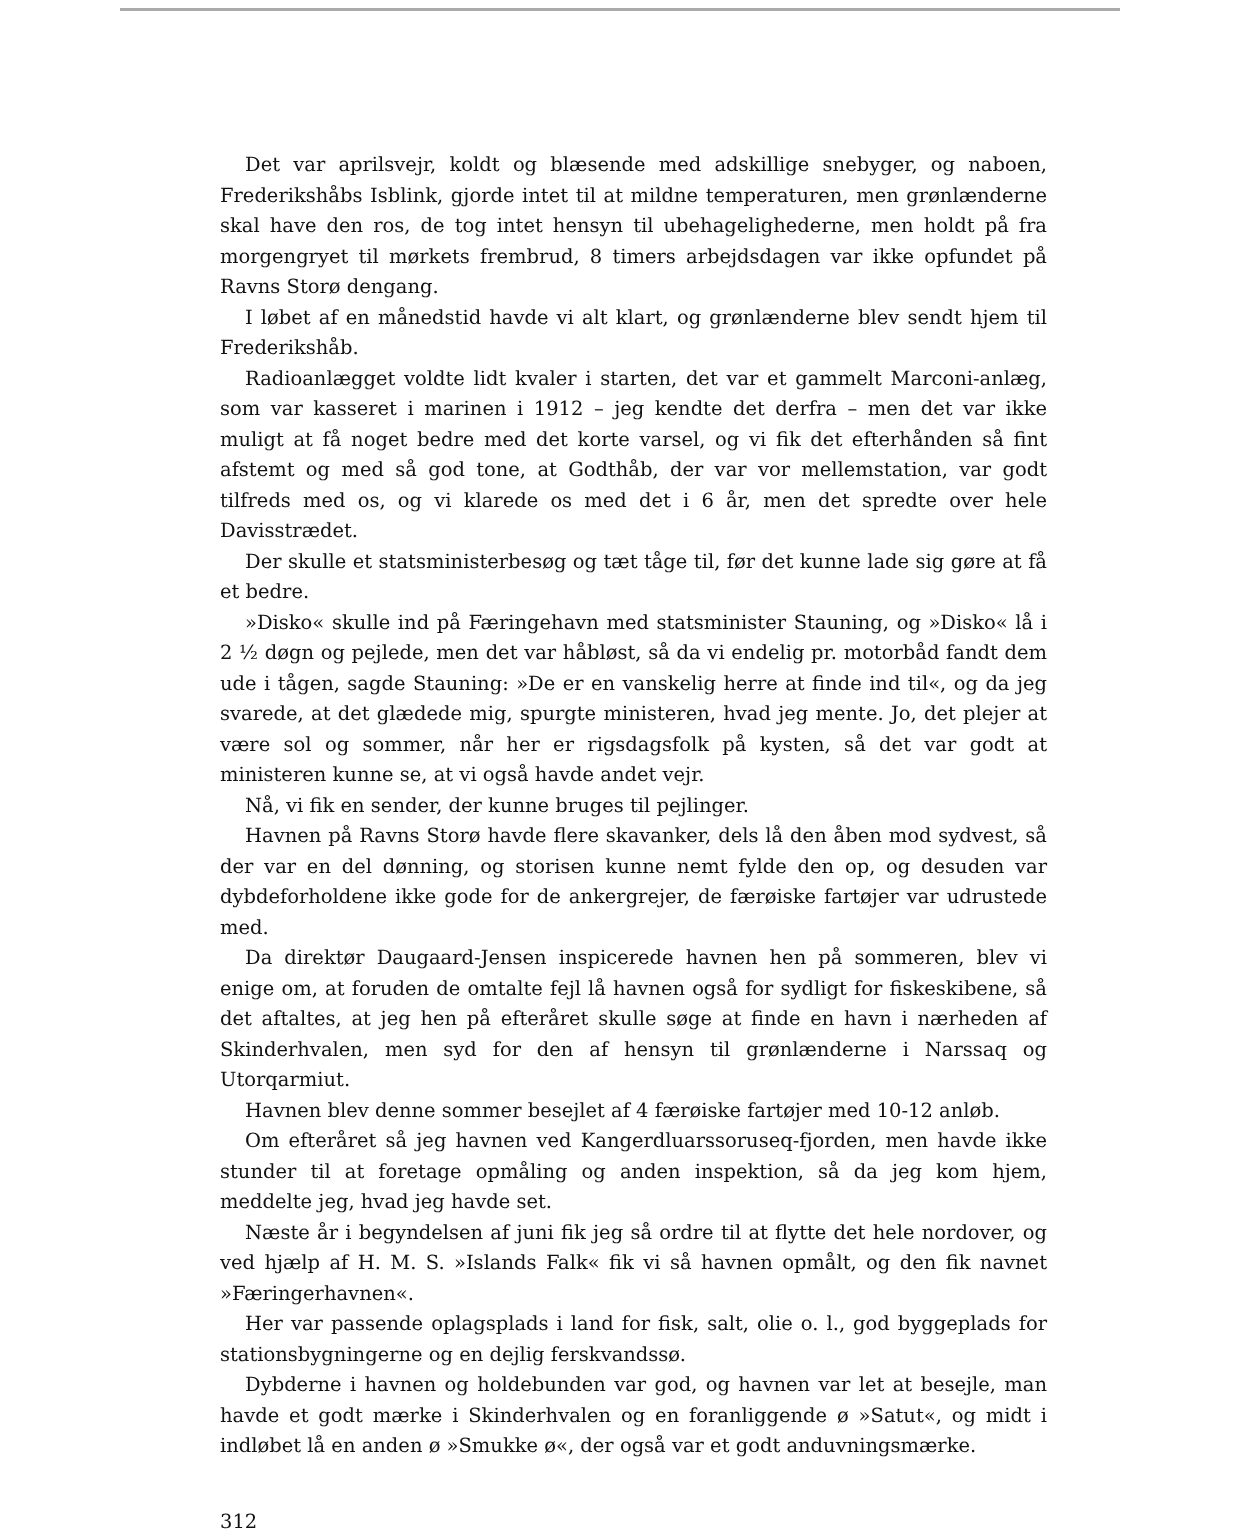Det var aprilsvejr, koldt og blæsende med adskillige snebyger, og naboen, Frederikshåbs Isblink, gjorde intet til at mildne temperaturen, men grønlænderne skal have den ros, de tog intet hensyn til ubehagelighederne, men holdt på fra morgengryet til mørkets frembrud, 8 timers arbejdsdagen var ikke opfundet på Ravns Storø dengang.
I løbet af en månedstid havde vi alt klart, og grønlænderne blev sendt hjem til Frederikshåb.
Radioanlægget voldte lidt kvaler i starten, det var et gammelt Marconi-anlæg, som var kasseret i marinen i 1912 – jeg kendte det derfra – men det var ikke muligt at få noget bedre med det korte varsel, og vi fik det efterhånden så fint afstemt og med så god tone, at Godthåb, der var vor mellemstation, var godt tilfreds med os, og vi klarede os med det i 6 år, men det spredte over hele Davisstrædet.
Der skulle et statsministerbesøg og tæt tåge til, før det kunne lade sig gøre at få et bedre.
»Disko« skulle ind på Færingehavn med statsminister Stauning, og »Disko« lå i 2 ½ døgn og pejlede, men det var håbløst, så da vi endelig pr. motorbåd fandt dem ude i tågen, sagde Stauning: »De er en vanskelig herre at finde ind til«, og da jeg svarede, at det glædede mig, spurgte ministeren, hvad jeg mente. Jo, det plejer at være sol og sommer, når her er rigsdagsfolk på kysten, så det var godt at ministeren kunne se, at vi også havde andet vejr.
Nå, vi fik en sender, der kunne bruges til pejlinger.
Havnen på Ravns Storø havde flere skavanker, dels lå den åben mod sydvest, så der var en del dønning, og storisen kunne nemt fylde den op, og desuden var dybdeforholdene ikke gode for de ankergrejer, de færøiske fartøjer var udrustede med.
Da direktør Daugaard-Jensen inspicerede havnen hen på sommeren, blev vi enige om, at foruden de omtalte fejl lå havnen også for sydligt for fiskeskibene, så det aftaltes, at jeg hen på efteråret skulle søge at finde en havn i nærheden af Skinderhvalen, men syd for den af hensyn til grønlænderne i Narssaq og Utorqarmiut.
Havnen blev denne sommer besejlet af 4 færøiske fartøjer med 10-12 anløb.
Om efteråret så jeg havnen ved Kangerdluarssoruseq-fjorden, men havde ikke stunder til at foretage opmåling og anden inspektion, så da jeg kom hjem, meddelte jeg, hvad jeg havde set.
Næste år i begyndelsen af juni fik jeg så ordre til at flytte det hele nordover, og ved hjælp af H. M. S. »Islands Falk« fik vi så havnen opmålt, og den fik navnet »Færingerhavnen«.
Her var passende oplagsplads i land for fisk, salt, olie o. l., god byggeplads for stationsbygningerne og en dejlig ferskvandssø.
Dybderne i havnen og holdebunden var god, og havnen var let at besejle, man havde et godt mærke i Skinderhvalen og en foranliggende ø »Satut«, og midt i indløbet lå en anden ø »Smukke ø«, der også var et godt anduvningsmærke.
312